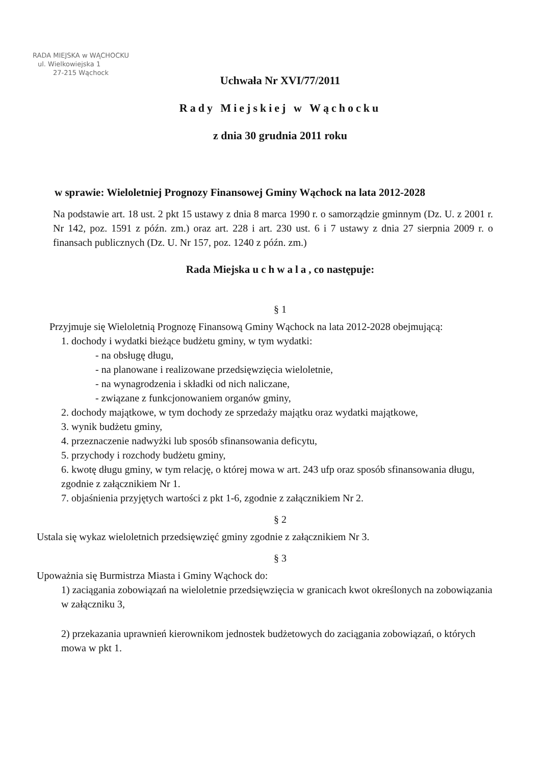RADA MIEJSKA w WĄCHOCKU
ul. Wielkowiejska 1
27-215 Wąchock
Uchwała Nr XVI/77/2011
Rady Miejskiej w Wąchocku
z dnia 30 grudnia 2011 roku
w sprawie: Wieloletniej Prognozy Finansowej Gminy Wąchock na lata 2012-2028
Na podstawie art. 18 ust. 2 pkt 15 ustawy z dnia 8 marca 1990 r. o samorządzie gminnym (Dz. U. z 2001 r. Nr 142, poz. 1591 z późn. zm.) oraz art. 228 i art. 230 ust. 6 i 7 ustawy z dnia 27 sierpnia 2009 r. o finansach publicznych (Dz. U. Nr 157, poz. 1240 z późn. zm.)
Rada Miejska uchwala, co następuje:
§ 1
Przyjmuje się Wieloletnią Prognozę Finansową Gminy Wąchock na lata 2012-2028 obejmującą:
1. dochody i wydatki bieżące budżetu gminy, w tym wydatki:
- na obsługę długu,
- na planowane i realizowane przedsięwzięcia wieloletnie,
- na wynagrodzenia i składki od nich naliczane,
- związane z funkcjonowaniem organów gminy,
2. dochody majątkowe, w tym dochody ze sprzedaży majątku oraz wydatki majątkowe,
3. wynik budżetu gminy,
4. przeznaczenie nadwyżki lub sposób sfinansowania deficytu,
5. przychody i rozchody budżetu gminy,
6. kwotę długu gminy, w tym relację, o której mowa w art. 243 ufp oraz sposób sfinansowania długu,
zgodnie z załącznikiem Nr 1.
7. objaśnienia przyjętych wartości z pkt 1-6, zgodnie z załącznikiem Nr 2.
§ 2
Ustala się wykaz wieloletnich przedsięwzięć gminy zgodnie z załącznikiem Nr 3.
§ 3
Upoważnia się Burmistrza Miasta i Gminy Wąchock do:
1) zaciągania zobowiązań na wieloletnie przedsięwzięcia w granicach kwot określonych na zobowiązania w załączniku 3,
2) przekazania uprawnień kierownikom jednostek budżetowych do zaciągania zobowiązań, o których mowa w pkt 1.